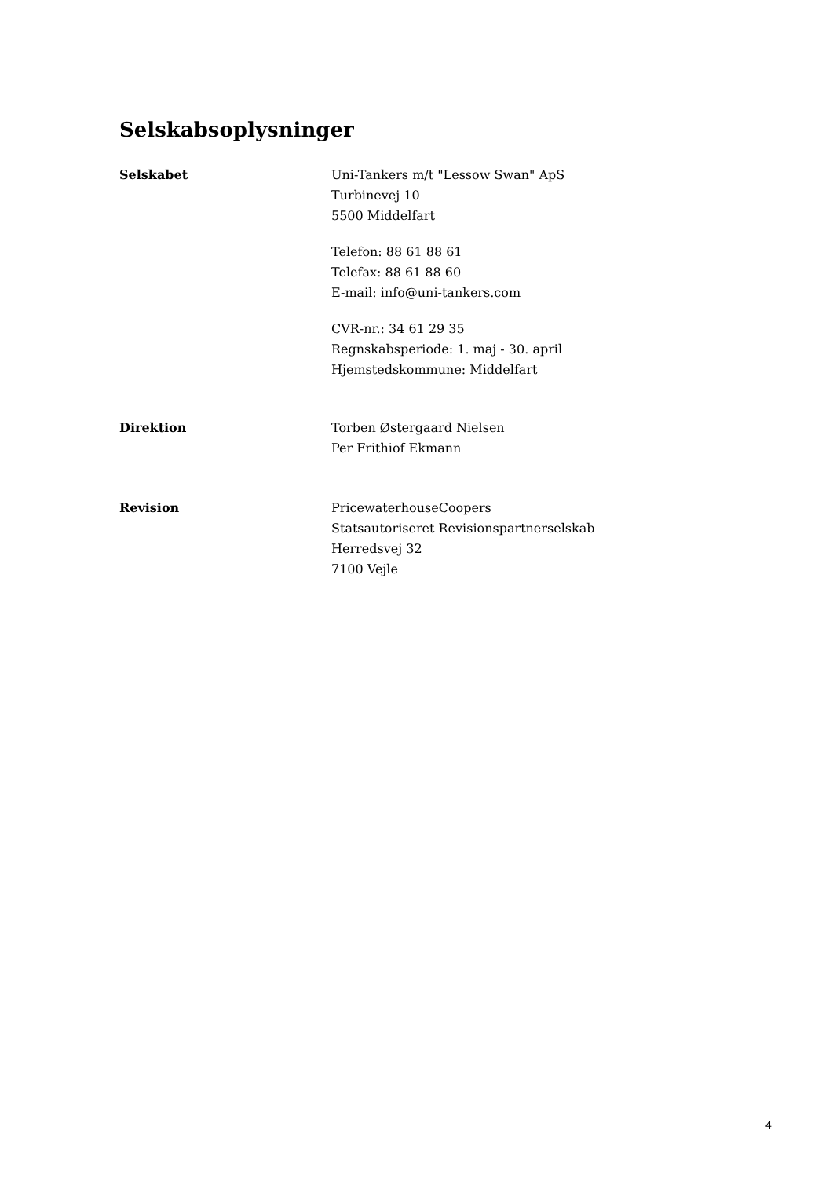Selskabsoplysninger
Selskabet Uni-Tankers m/t "Lessow Swan" ApS
Turbinevej 10
5500 Middelfart
Telefon: 88 61 88 61
Telefax: 88 61 88 60
E-mail: info@uni-tankers.com
CVR-nr.: 34 61 29 35
Regnskabsperiode: 1. maj - 30. april
Hjemstedskommune: Middelfart
Direktion Torben Østergaard Nielsen
Per Frithiof Ekmann
Revision PricewaterhouseCoopers
Statsautoriseret Revisionspartnerselskab
Herredsvej 32
7100 Vejle
4